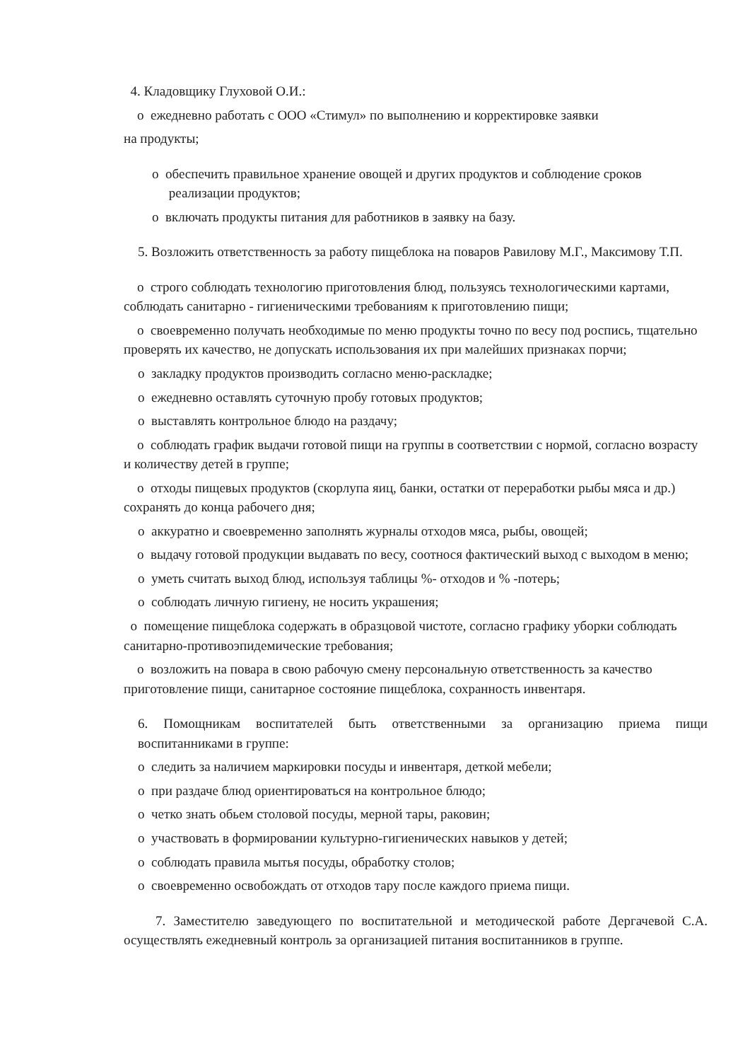4. Кладовщику Глуховой О.И.:
o ежедневно работать с ООО «Стимул» по выполнению и корректировке заявки
на продукты;
o обеспечить правильное хранение овощей и других продуктов и соблюдение сроков
реализации продуктов;
o включать продукты питания для работников в заявку на базу.
5. Возложить ответственность за работу пищеблока на поваров Равилову М.Г., Максимову Т.П.
o строго соблюдать технологию приготовления блюд, пользуясь технологическими картами, соблюдать санитарно - гигиеническими требованиям к приготовлению пищи;
o своевременно получать необходимые по меню продукты точно по весу под роспись, тщательно проверять их качество, не допускать использования их при малейших признаках порчи;
o закладку продуктов производить согласно меню-раскладке;
o ежедневно оставлять суточную пробу готовых продуктов;
o выставлять контрольное блюдо на раздачу;
o соблюдать график выдачи готовой пищи на группы в соответствии с нормой, согласно возрасту и количеству детей в группе;
o отходы пищевых продуктов (скорлупа яиц, банки, остатки от переработки рыбы мяса и др.) сохранять до конца рабочего дня;
o аккуратно и своевременно заполнять журналы отходов мяса, рыбы, овощей;
o выдачу готовой продукции выдавать по весу, соотнося фактический выход с выходом в меню;
o уметь считать выход блюд, используя таблицы %- отходов и % -потерь;
o соблюдать личную гигиену, не носить украшения;
o помещение пищеблока содержать в образцовой чистоте, согласно графику уборки соблюдать санитарно-противоэпидемические требования;
o возложить на повара в свою рабочую смену персональную ответственность за качество приготовление пищи, санитарное состояние пищеблока, сохранность инвентаря.
6. Помощникам воспитателей быть ответственными за организацию приема пищи воспитанниками в группе:
o следить за наличием маркировки посуды и инвентаря, деткой мебели;
o при раздаче блюд ориентироваться на контрольное блюдо;
o четко знать обьем столовой посуды, мерной тары, раковин;
o участвовать в формировании культурно-гигиенических навыков у детей;
o соблюдать правила мытья посуды, обработку столов;
o своевременно освобождать от отходов тару после каждого приема пищи.
7. Заместителю заведующего по воспитательной и методической работе Дергачевой С.А. осуществлять ежедневный контроль за организацией питания воспитанников в группе.